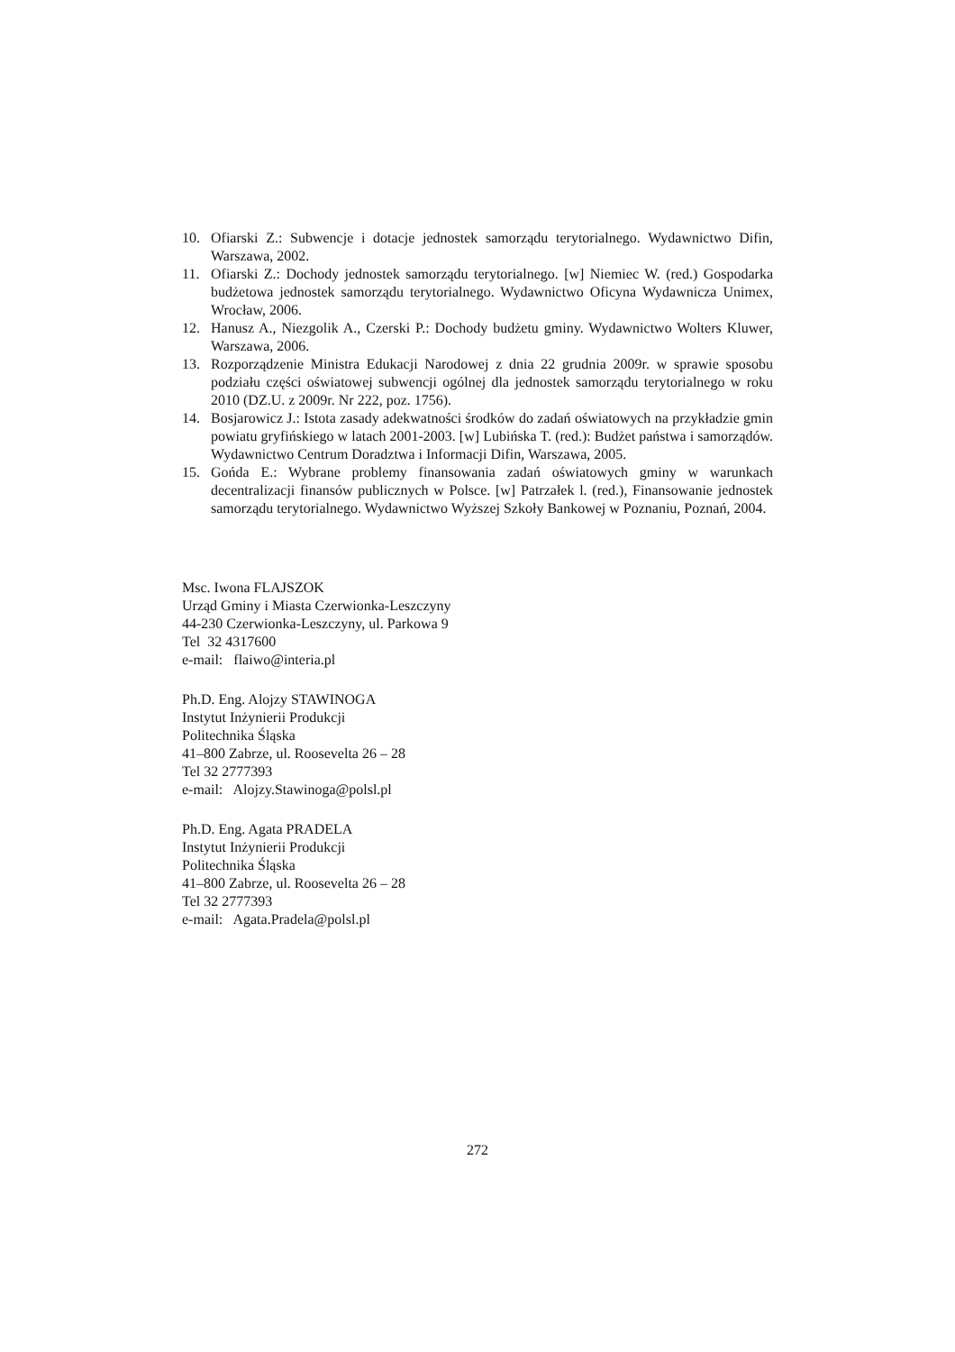10. Ofiarski Z.: Subwencje i dotacje jednostek samorządu terytorialnego. Wydawnictwo Difin, Warszawa, 2002.
11. Ofiarski Z.: Dochody jednostek samorządu terytorialnego. [w] Niemiec W. (red.) Gospodarka budżetowa jednostek samorządu terytorialnego. Wydawnictwo Oficyna Wydawnicza Unimex, Wrocław, 2006.
12. Hanusz A., Niezgolik A., Czerski P.: Dochody budżetu gminy. Wydawnictwo Wolters Kluwer, Warszawa, 2006.
13. Rozporządzenie Ministra Edukacji Narodowej z dnia 22 grudnia 2009r. w sprawie sposobu podziału części oświatowej subwencji ogólnej dla jednostek samorządu terytorialnego w roku 2010 (DZ.U. z 2009r. Nr 222, poz. 1756).
14. Bosjarowicz J.: Istota zasady adekwatności środków do zadań oświatowych na przykładzie gmin powiatu gryfińskiego w latach 2001-2003. [w] Lubińska T. (red.): Budżet państwa i samorządów. Wydawnictwo Centrum Doradztwa i Informacji Difin, Warszawa, 2005.
15. Gońda E.: Wybrane problemy finansowania zadań oświatowych gminy w warunkach decentralizacji finansów publicznych w Polsce. [w] Patrzałek l. (red.), Finansowanie jednostek samorządu terytorialnego. Wydawnictwo Wyższej Szkoły Bankowej w Poznaniu, Poznań, 2004.
Msc. Iwona FLAJSZOK
Urząd Gminy i Miasta Czerwionka-Leszczyny
44-230 Czerwionka-Leszczyny, ul. Parkowa 9
Tel 32 4317600
e-mail: flaiwo@interia.pl
Ph.D. Eng. Alojzy STAWINOGA
Instytut Inżynierii Produkcji
Politechnika Śląska
41–800 Zabrze, ul. Roosevelta 26 – 28
Tel 32 2777393
e-mail: Alojzy.Stawinoga@polsl.pl
Ph.D. Eng. Agata PRADELA
Instytut Inżynierii Produkcji
Politechnika Śląska
41–800 Zabrze, ul. Roosevelta 26 – 28
Tel 32 2777393
e-mail: Agata.Pradela@polsl.pl
272